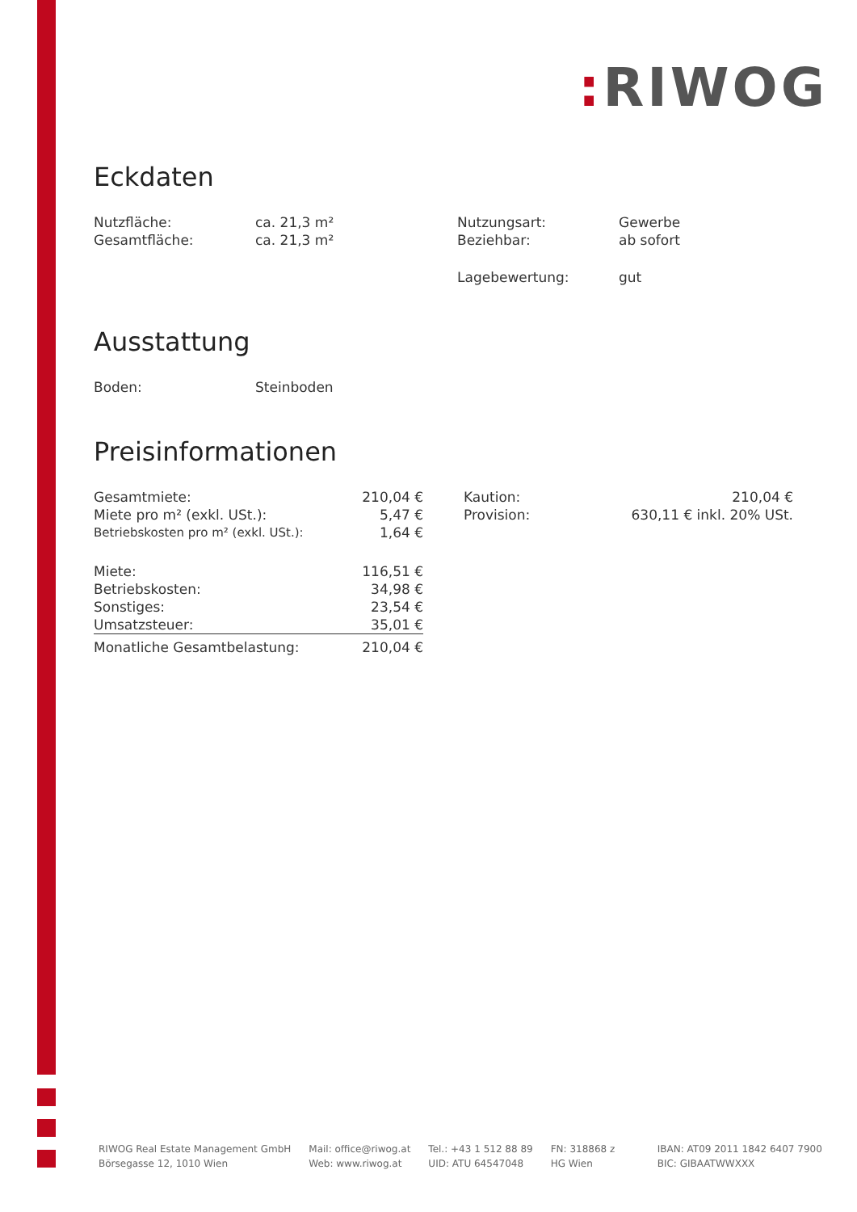: RIWOG
Eckdaten
| Nutzfläche: | ca. 21,3 m² | Nutzungsart: | Gewerbe |
| Gesamtfläche: | ca. 21,3 m² | Beziehbar: | ab sofort |
| | | Lagebewertung: | gut |
Ausstattung
| Boden: | Steinboden |
Preisinformationen
| Gesamtmiete: | 210,04 € |
| Miete pro m² (exkl. USt.): | 5,47 € |
| Betriebskosten pro m² (exkl. USt.): | 1,64 € |
| Miete: | 116,51 € |
| Betriebskosten: | 34,98 € |
| Sonstiges: | 23,54 € |
| Umsatzsteuer: | 35,01 € |
| Monatliche Gesamtbelastung: | 210,04 € |
| Kaution: | 210,04 € |
| Provision: | 630,11 € inkl. 20% USt. |
RIWOG Real Estate Management GmbH
Börsegasse 12, 1010 Wien
Mail: office@riwog.at
Web: www.riwog.at
Tel.: +43 1 512 88 89
UID: ATU 64547048
FN: 318868 z
HG Wien
IBAN: AT09 2011 1842 6407 7900
BIC: GIBAATWWXXX